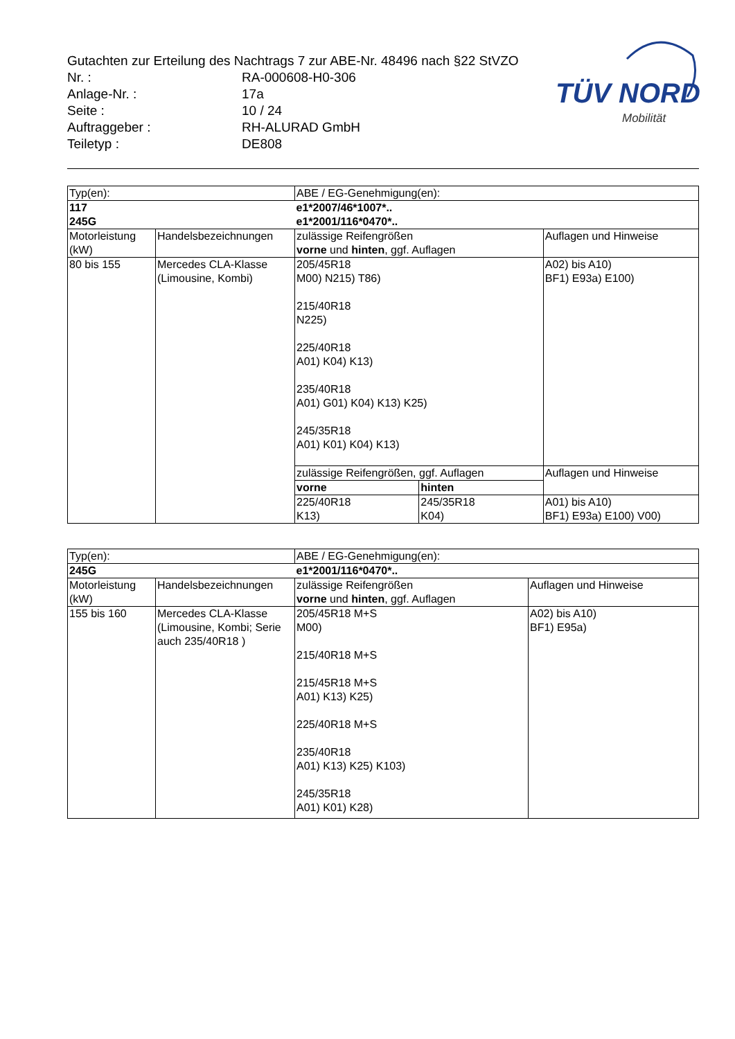Gutachten zur Erteilung des Nachtrags 7 zur ABE-Nr. 48496 nach §22 StVZO
| Nr. : | RA-000608-H0-306 |
| Anlage-Nr. : | 17a |
| Seite : | 10 / 24 |
| Auftraggeber : | RH-ALURAD GmbH |
| Teiletyp : | DE808 |
TÜV NORD
Mobilität
| Typ(en): | | ABE / EG-Genehmigung(en): | | |
| 117 245G | | e1*2007/46*1007*.. e1*2001/116*0470*.. | | |
| Motorleistung (kW) | Handelsbezeichnungen | zulässige Reifengrößen vorne und hinten , ggf. Auflagen | | Auflagen und Hinweise |
| 80 bis 155 | Mercedes CLA-Klasse (Limousine, Kombi) | 205/45R18 M00) N215) T86) 215/40R18 N225) 225/40R18 A01) K04) K13) 235/40R18 A01) G01) K04) K13) K25) 245/35R18 A01) K01) K04) K13) | | A02) bis A10) BF1) E93a) E100) |
| | | zulässige Reifengrößen, ggf. Auflagen | | Auflagen und Hinweise |
| | | vorne | hinten | |
| | | 225/40R18 K13) | 245/35R18 K04) | A01) bis A10) BF1) E93a) E100) V00) |
| Typ(en): | | ABE / EG-Genehmigung(en): | |
| 245G | | e1*2001/116*0470*.. | |
| Motorleistung (kW) | Handelsbezeichnungen | zulässige Reifengrößen vorne und hinten , ggf. Auflagen | Auflagen und Hinweise |
| 155 bis 160 | Mercedes CLA-Klasse (Limousine, Kombi; Serie auch 235/40R18 ) | 205/45R18 M+S M00) 215/40R18 M+S 215/45R18 M+S A01) K13) K25) 225/40R18 M+S 235/40R18 A01) K13) K25) K103) 245/35R18 A01) K01) K28) | A02) bis A10) BF1) E95a) |